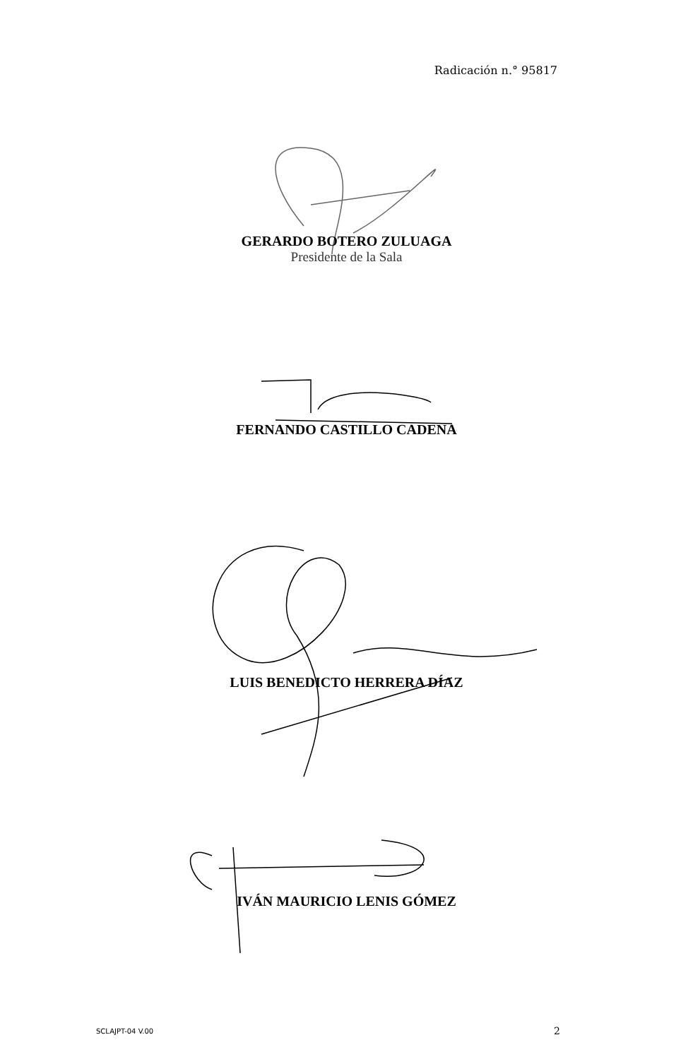Radicación n.° 95817
GERARDO BOTERO ZULUAGA
Presidente de la Sala
FERNANDO CASTILLO CADENA
LUIS BENEDICTO HERRERA DÍAZ
IVÁN MAURICIO LENIS GÓMEZ
SCLAJPT-04 V.00 2